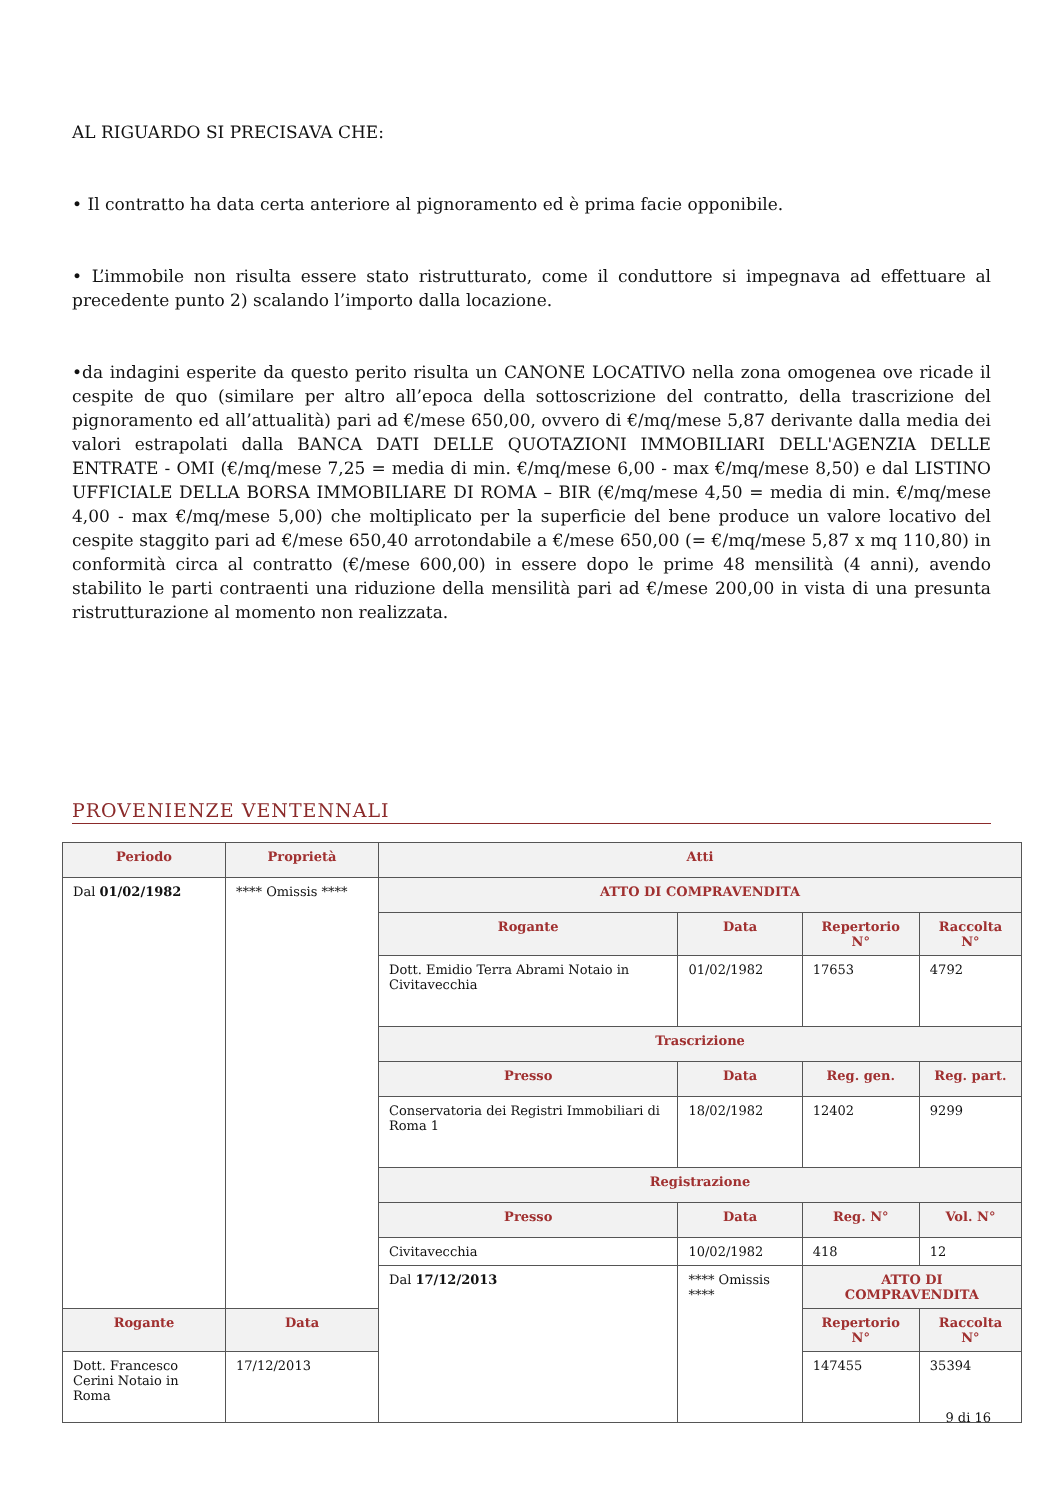AL RIGUARDO SI PRECISAVA CHE:
• Il contratto ha data certa anteriore al pignoramento ed è prima facie opponibile.
• L’immobile non risulta essere stato ristrutturato, come il conduttore si impegnava ad effettuare al precedente punto 2) scalando l’importo dalla locazione.
•da indagini esperite da questo perito risulta un CANONE LOCATIVO nella zona omogenea ove ricade il cespite de quo (similare per altro all’epoca della sottoscrizione del contratto, della trascrizione del pignoramento ed all’attualità) pari ad €/mese 650,00, ovvero di €/mq/mese 5,87 derivante dalla media dei valori estrapolati dalla BANCA DATI DELLE QUOTAZIONI IMMOBILIARI DELL'AGENZIA DELLE ENTRATE - OMI (€/mq/mese 7,25 = media di min. €/mq/mese 6,00 - max €/mq/mese 8,50) e dal LISTINO UFFICIALE DELLA BORSA IMMOBILIARE DI ROMA – BIR (€/mq/mese 4,50 = media di min. €/mq/mese 4,00 - max €/mq/mese 5,00) che moltiplicato per la superficie del bene produce un valore locativo del cespite staggito pari ad €/mese 650,40 arrotondabile a €/mese 650,00 (= €/mq/mese 5,87 x mq 110,80) in conformità circa al contratto (€/mese 600,00) in essere dopo le prime 48 mensilità (4 anni), avendo stabilito le parti contraenti una riduzione della mensilità pari ad €/mese 200,00 in vista di una presunta ristrutturazione al momento non realizzata.
PROVENIENZE VENTENNALI
| Periodo | Proprietà | Atti | | | |
| --- | --- | --- | --- | --- | --- |
| Dal 01/02/1982 | **** Omissis **** | ATTO DI COMPRAVENDITA | | | |
| | | Rogante | Data | Repertorio N° | Raccolta N° |
| | | Dott. Emidio Terra Abrami Notaio in Civitavecchia | 01/02/1982 | 17653 | 4792 |
| | | Trascrizione | | | |
| | | Presso | Data | Reg. gen. | Reg. part. |
| | | Conservatoria dei Registri Immobiliari di Roma 1 | 18/02/1982 | 12402 | 9299 |
| | | Registrazione | | | |
| | | Presso | Data | Reg. N° | Vol. N° |
| | | Civitavecchia | 10/02/1982 | 418 | 12 |
| | | Dal 17/12/2013 | **** Omissis **** | ATTO DI COMPRAVENDITA | |
| Rogante | Data | | | Repertorio N° | Raccolta N° |
| Dott. Francesco Cerini Notaio in Roma | 17/12/2013 | | | 147455 | 35394 |
9 di 16